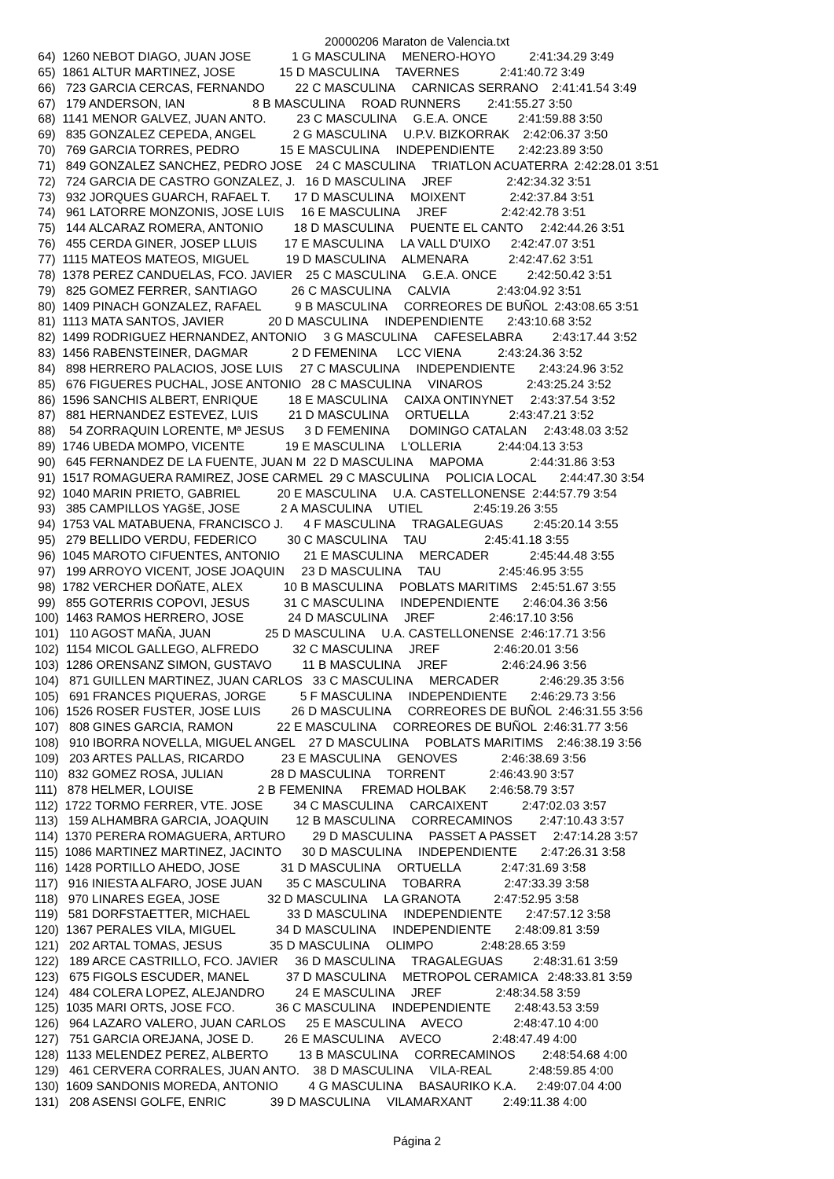20000206 Maraton de Valencia.txt
 64)  1260 NEBOT DIAGO, JUAN JOSE            1 G MASCULINA     MENERO-HOYO          2:41:34.29 3:49
 65)  1861 ALTUR MARTINEZ, JOSE             15 D MASCULINA     TAVERNES            2:41:40.72 3:49
 66)   723 GARCIA CERCAS, FERNANDO         22 C MASCULINA     CARNICAS SERRANO    2:41:41.54 3:49
 67)   179 ANDERSON, IAN                    8 B MASCULINA     ROAD RUNNERS        2:41:55.27 3:50
 68)  1141 MENOR GALVEZ, JUAN ANTO.         23 C MASCULINA     G.E.A. ONCE         2:41:59.88 3:50
 69)   835 GONZALEZ CEPEDA, ANGEL           2 G MASCULINA     U.P.V. BIZKORRAK    2:42:06.37 3:50
 70)   769 GARCIA TORRES, PEDRO            15 E MASCULINA     INDEPENDIENTE       2:42:23.89 3:50
 71)   849 GONZALEZ SANCHEZ, PEDRO JOSE    24 C MASCULINA     TRIATLON ACUATERRA  2:42:28.01 3:51
 72)   724 GARCIA DE CASTRO GONZALEZ, J.   16 D MASCULINA     JREF                2:42:34.32 3:51
 73)   932 JORQUES GUARCH, RAFAEL T.       17 D MASCULINA     MOIXENT             2:42:37.84 3:51
 74)   961 LATORRE MONZONIS, JOSE LUIS     16 E MASCULINA     JREF                2:42:42.78 3:51
 75)   144 ALCARAZ ROMERA, ANTONIO         18 D MASCULINA     PUENTE EL CANTO     2:42:44.26 3:51
 76)   455 CERDA GINER, JOSEP LLUIS        17 E MASCULINA     LA VALL D'UIXO      2:42:47.07 3:51
 77)  1115 MATEOS MATEOS, MIGUEL           19 D MASCULINA     ALMENARA            2:42:47.62 3:51
 78)  1378 PEREZ CANDUELAS, FCO. JAVIER    25 C MASCULINA     G.E.A. ONCE         2:42:50.42 3:51
 79)   825 GOMEZ FERRER, SANTIAGO          26 C MASCULINA     CALVIA              2:43:04.92 3:51
 80)  1409 PINACH GONZALEZ, RAFAEL          9 B MASCULINA     CORREORES DE BUÑOL  2:43:08.65 3:51
 81)  1113 MATA SANTOS, JAVIER             20 D MASCULINA     INDEPENDIENTE       2:43:10.68 3:52
 82)  1499 RODRIGUEZ HERNANDEZ, ANTONIO     3 G MASCULINA     CAFESELABRA         2:43:17.44 3:52
 83)  1456 RABENSTEINER, DAGMAR             2 D FEMENINA      LCC VIENA           2:43:24.36 3:52
 84)   898 HERRERO PALACIOS, JOSE LUIS     27 C MASCULINA     INDEPENDIENTE       2:43:24.96 3:52
 85)   676 FIGUERES PUCHAL, JOSE ANTONIO   28 C MASCULINA     VINAROS             2:43:25.24 3:52
 86)  1596 SANCHIS ALBERT, ENRIQUE         18 E MASCULINA     CAIXA ONTINYNET     2:43:37.54 3:52
 87)   881 HERNANDEZ ESTEVEZ, LUIS         21 D MASCULINA     ORTUELLA            2:43:47.21 3:52
 88)    54 ZORRAQUIN LORENTE, Mª JESUS      3 D FEMENINA      DOMINGO CATALAN     2:43:48.03 3:52
 89)  1746 UBEDA MOMPO, VICENTE            19 E MASCULINA     L'OLLERIA           2:44:04.13 3:53
 90)   645 FERNANDEZ DE LA FUENTE, JUAN M  22 D MASCULINA     MAPOMA              2:44:31.86 3:53
 91)  1517 ROMAGUERA RAMIREZ, JOSE CARMEL  29 C MASCULINA     POLICIA LOCAL       2:44:47.30 3:54
 92)  1040 MARIN PRIETO, GABRIEL           20 E MASCULINA     U.A. CASTELLONENSE  2:44:57.79 3:54
 93)   385 CAMPILLOS YAGšE, JOSE            2 A MASCULINA     UTIEL               2:45:19.26 3:55
 94)  1753 VAL MATABUENA, FRANCISCO J.      4 F MASCULINA     TRAGALEGUAS         2:45:20.14 3:55
 95)   279 BELLIDO VERDU, FEDERICO         30 C MASCULINA     TAU                 2:45:41.18 3:55
 96)  1045 MAROTO CIFUENTES, ANTONIO       21 E MASCULINA     MERCADER            2:45:44.48 3:55
 97)   199 ARROYO VICENT, JOSE JOAQUIN     23 D MASCULINA     TAU                 2:45:46.95 3:55
 98)  1782 VERCHER DOÑATE, ALEX            10 B MASCULINA     POBLATS MARITIMS    2:45:51.67 3:55
 99)   855 GOTERRIS COPOVI, JESUS          31 C MASCULINA     INDEPENDIENTE       2:46:04.36 3:56
100)  1463 RAMOS HERRERO, JOSE             24 D MASCULINA     JREF                2:46:17.10 3:56
101)   110 AGOST MAÑA, JUAN                25 D MASCULINA     U.A. CASTELLONENSE  2:46:17.71 3:56
102)  1154 MICOL GALLEGO, ALFREDO          32 C MASCULINA     JREF                2:46:20.01 3:56
103)  1286 ORENSANZ SIMON, GUSTAVO         11 B MASCULINA     JREF                2:46:24.96 3:56
104)   871 GUILLEN MARTINEZ, JUAN CARLOS   33 C MASCULINA     MERCADER            2:46:29.35 3:56
105)   691 FRANCES PIQUERAS, JORGE          5 F MASCULINA     INDEPENDIENTE       2:46:29.73 3:56
106)  1526 ROSER FUSTER, JOSE LUIS         26 D MASCULINA     CORREORES DE BUÑOL  2:46:31.55 3:56
107)   808 GINES GARCIA, RAMON             22 E MASCULINA     CORREORES DE BUÑOL  2:46:31.77 3:56
108)   910 IBORRA NOVELLA, MIGUEL ANGEL    27 D MASCULINA     POBLATS MARITIMS    2:46:38.19 3:56
109)   203 ARTES PALLAS, RICARDO           23 E MASCULINA     GENOVES             2:46:38.69 3:56
110)   832 GOMEZ ROSA, JULIAN              28 D MASCULINA     TORRENT             2:46:43.90 3:57
111)   878 HELMER, LOUISE                   2 B FEMENINA      FREMAD HOLBAK       2:46:58.79 3:57
112)  1722 TORMO FERRER, VTE. JOSE         34 C MASCULINA     CARCAIXENT          2:47:02.03 3:57
113)   159 ALHAMBRA GARCIA, JOAQUIN        12 B MASCULINA     CORRECAMINOS        2:47:10.43 3:57
114)  1370 PERERA ROMAGUERA, ARTURO        29 D MASCULINA     PASSET A PASSET     2:47:14.28 3:57
115)  1086 MARTINEZ MARTINEZ, JACINTO      30 D MASCULINA     INDEPENDIENTE       2:47:26.31 3:58
116)  1428 PORTILLO AHEDO, JOSE            31 D MASCULINA     ORTUELLA            2:47:31.69 3:58
117)   916 INIESTA ALFARO, JOSE JUAN       35 C MASCULINA     TOBARRA             2:47:33.39 3:58
118)   970 LINARES EGEA, JOSE              32 D MASCULINA     LA GRANOTA          2:47:52.95 3:58
119)   581 DORFSTAETTER, MICHAEL           33 D MASCULINA     INDEPENDIENTE       2:47:57.12 3:58
120)  1367 PERALES VILA, MIGUEL            34 D MASCULINA     INDEPENDIENTE       2:48:09.81 3:59
121)   202 ARTAL TOMAS, JESUS              35 D MASCULINA     OLIMPO              2:48:28.65 3:59
122)   189 ARCE CASTRILLO, FCO. JAVIER     36 D MASCULINA     TRAGALEGUAS         2:48:31.61 3:59
123)   675 FIGOLS ESCUDER, MANEL           37 D MASCULINA     METROPOL CERAMICA   2:48:33.81 3:59
124)   484 COLERA LOPEZ, ALEJANDRO         24 E MASCULINA     JREF                2:48:34.58 3:59
125)  1035 MARI ORTS, JOSE FCO.            36 C MASCULINA     INDEPENDIENTE       2:48:43.53 3:59
126)   964 LAZARO VALERO, JUAN CARLOS      25 E MASCULINA     AVECO               2:48:47.10 4:00
127)   751 GARCIA OREJANA, JOSE D.         26 E MASCULINA     AVECO               2:48:47.49 4:00
128)  1133 MELENDEZ PEREZ, ALBERTO         13 B MASCULINA     CORRECAMINOS        2:48:54.68 4:00
129)   461 CERVERA CORRALES, JUAN ANTO.    38 D MASCULINA     VILA-REAL           2:48:59.85 4:00
130)  1609 SANDONIS MOREDA, ANTONIO         4 G MASCULINA     BASAURIKO K.A.      2:49:07.04 4:00
131)   208 ASENSI GOLFE, ENRIC             39 D MASCULINA     VILAMARXANT         2:49:11.38 4:00
Página 2